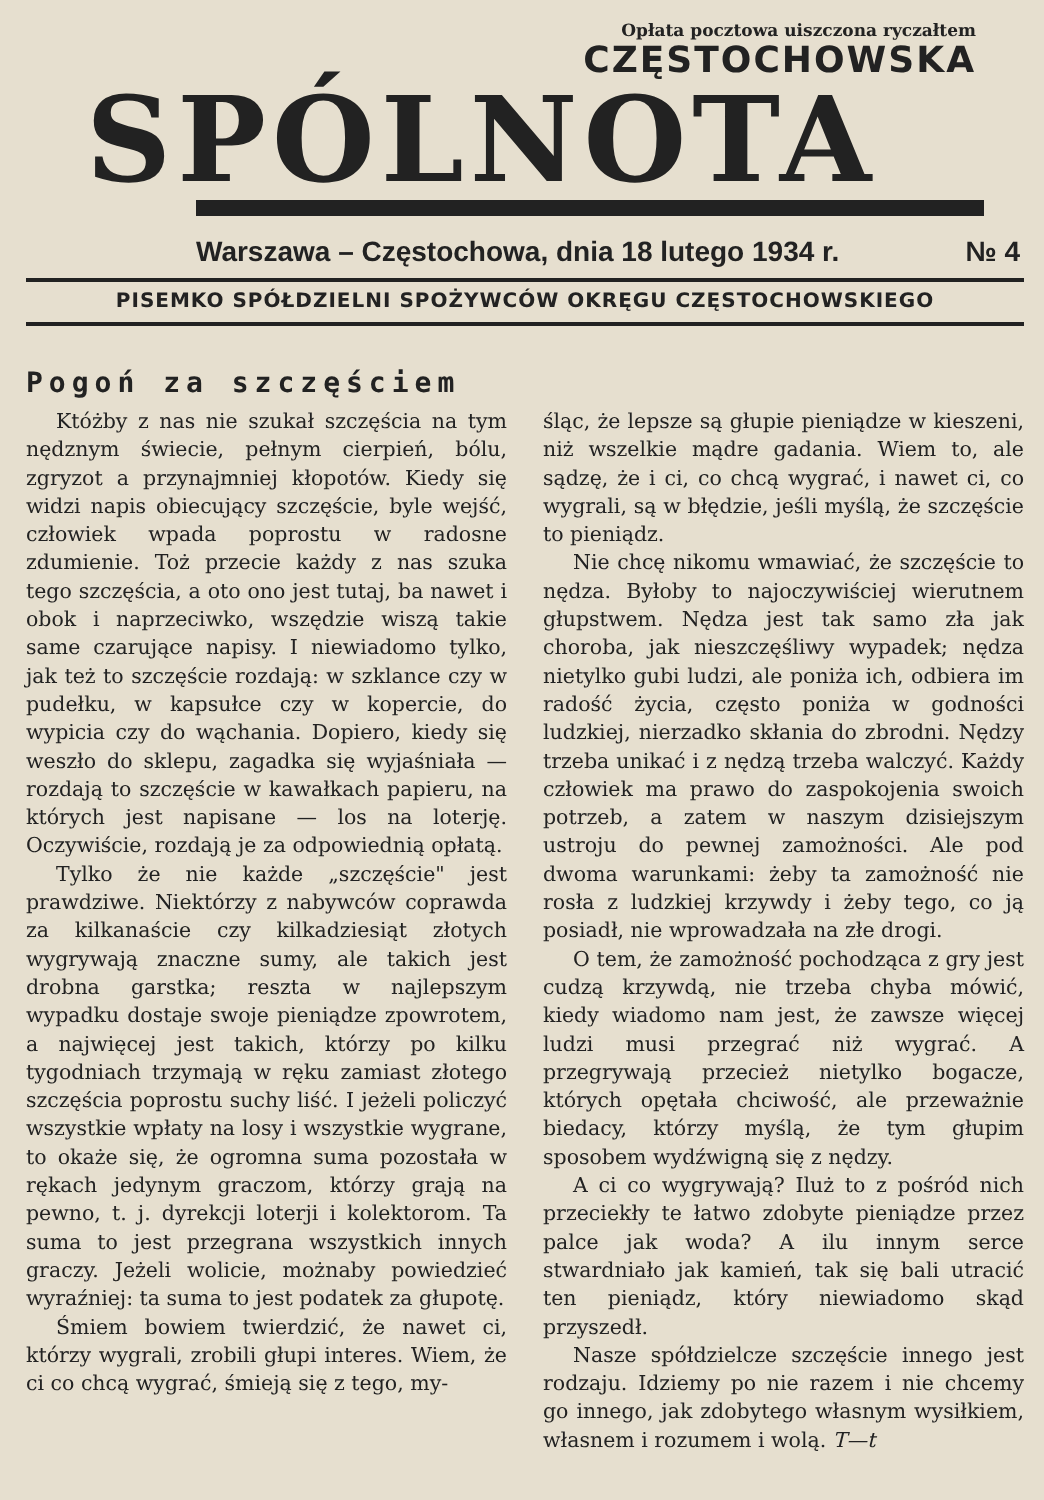Opłata pocztowa uiszczona ryczałtem
CZĘSTOCHOWSKA
SPÓLNOTA
Warszawa – Częstochowa, dnia 18 lutego 1934 r. № 4
PISEMKO SPÓŁDZIELNI SPOŻYWCÓW OKRĘGU CZĘSTOCHOWSKIEGO
Pogoń za szczęściem
Któżby z nas nie szukał szczęścia na tym nędznym świecie, pełnym cierpień, bólu, zgryzot a przynajmniej kłopotów. Kiedy się widzi napis obiecujący szczęście, byle wejść, człowiek wpada poprostu w radosne zdumienie. Toż przecie każdy z nas szuka tego szczęścia, a oto ono jest tutaj, ba nawet i obok i naprzeciwko, wszędzie wiszą takie same czarujące napisy. I niewiadomo tylko, jak też to szczęście rozdają: w szklance czy w pudełku, w kapsułce czy w kopercie, do wypicia czy do wąchania. Dopiero, kiedy się weszło do sklepu, zagadka się wyjaśniała — rozdają to szczęście w kawałkach papieru, na których jest napisane — los na loterję. Oczywiście, rozdają je za odpowiednią opłatą.
Tylko że nie każde „szczęście" jest prawdziwe. Niektórzy z nabywców coprawda za kilkanaście czy kilkadziesiąt złotych wygrywają znaczne sumy, ale takich jest drobna garstka; reszta w najlepszym wypadku dostaje swoje pieniądze zpowrotem, a najwięcej jest takich, którzy po kilku tygodniach trzymają w ręku zamiast złotego szczęścia poprostu suchy liść. I jeżeli policzyć wszystkie wpłaty na losy i wszystkie wygrane, to okaże się, że ogromna suma pozostała w rękach jedynym graczom, którzy grają na pewno, t. j. dyrekcji loterji i kolektorom. Ta suma to jest przegrana wszystkich innych graczy. Jeżeli wolicie, możnaby powiedzieć wyraźniej: ta suma to jest podatek za głupotę.
Śmiem bowiem twierdzić, że nawet ci, którzy wygrali, zrobili głupi interes. Wiem, że ci co chcą wygrać, śmieją się z tego, my-
śląc, że lepsze są głupie pieniądze w kieszeni, niż wszelkie mądre gadania. Wiem to, ale sądzę, że i ci, co chcą wygrać, i nawet ci, co wygrali, są w błędzie, jeśli myślą, że szczęście to pieniądz.
Nie chcę nikomu wmawiać, że szczęście to nędza. Byłoby to najoczywiściej wierutnem głupstwem. Nędza jest tak samo zła jak choroba, jak nieszczęśliwy wypadek; nędza nietylko gubi ludzi, ale poniża ich, odbiera im radość życia, często poniża w godności ludzkiej, nierzadko skłania do zbrodni. Nędzy trzeba unikać i z nędzą trzeba walczyć. Każdy człowiek ma prawo do zaspokojenia swoich potrzeb, a zatem w naszym dzisiejszym ustroju do pewnej zamożności. Ale pod dwoma warunkami: żeby ta zamożność nie rosła z ludzkiej krzywdy i żeby tego, co ją posiadł, nie wprowadzała na złe drogi.
O tem, że zamożność pochodząca z gry jest cudzą krzywdą, nie trzeba chyba mówić, kiedy wiadomo nam jest, że zawsze więcej ludzi musi przegrać niż wygrać. A przegrywają przecież nietylko bogacze, których opętała chciwość, ale przeważnie biedacy, którzy myślą, że tym głupim sposobem wydźwigną się z nędzy.
A ci co wygrywają? Iluż to z pośród nich przeciekły te łatwo zdobyte pieniądze przez palce jak woda? A ilu innym serce stwardniało jak kamień, tak się bali utracić ten pieniądz, który niewiadomo skąd przyszedł.
Nasze spółdzielcze szczęście innego jest rodzaju. Idziemy po nie razem i nie chcemy go innego, jak zdobytego własnym wysiłkiem, własnem i rozumem i wolą. T—t